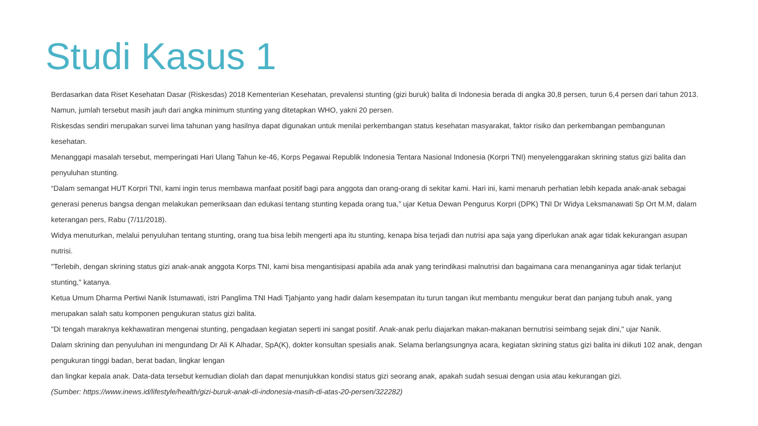Studi Kasus 1
Berdasarkan data Riset Kesehatan Dasar (Riskesdas) 2018 Kementerian Kesehatan, prevalensi stunting (gizi buruk) balita di Indonesia berada di angka 30,8 persen, turun 6,4 persen dari tahun 2013. Namun, jumlah tersebut masih jauh dari angka minimum stunting yang ditetapkan WHO, yakni 20 persen.
Riskesdas sendiri merupakan survei lima tahunan yang hasilnya dapat digunakan untuk menilai perkembangan status kesehatan masyarakat, faktor risiko dan perkembangan pembangunan kesehatan.
Menanggapi masalah tersebut, memperingati Hari Ulang Tahun ke-46, Korps Pegawai Republik Indonesia Tentara Nasional Indonesia (Korpri TNI) menyelenggarakan skrining status gizi balita dan penyuluhan stunting.
“Dalam semangat HUT Korpri TNI, kami ingin terus membawa manfaat positif bagi para anggota dan orang-orang di sekitar kami. Hari ini, kami menaruh perhatian lebih kepada anak-anak sebagai generasi penerus bangsa dengan melakukan pemeriksaan dan edukasi tentang stunting kepada orang tua,” ujar Ketua Dewan Pengurus Korpri (DPK) TNI Dr Widya Leksmanawati Sp Ort M.M, dalam keterangan pers, Rabu (7/11/2018).
Widya menuturkan, melalui penyuluhan tentang stunting, orang tua bisa lebih mengerti apa itu stunting, kenapa bisa terjadi dan nutrisi apa saja yang diperlukan anak agar tidak kekurangan asupan nutrisi.
"Terlebih, dengan skrining status gizi anak-anak anggota Korps TNI, kami bisa mengantisipasi apabila ada anak yang terindikasi malnutrisi dan bagaimana cara menanganinya agar tidak terlanjut stunting," katanya.
Ketua Umum Dharma Pertiwi Nanik Istumawati, istri Panglima TNI Hadi Tjahjanto yang hadir dalam kesempatan itu turun tangan ikut membantu mengukur berat dan panjang tubuh anak, yang merupakan salah satu komponen pengukuran status gizi balita.
"Di tengah maraknya kekhawatiran mengenai stunting, pengadaan kegiatan seperti ini sangat positif. Anak-anak perlu diajarkan makan-makanan bernutrisi seimbang sejak dini," ujar Nanik.
Dalam skrining dan penyuluhan ini mengundang Dr Ali K Alhadar, SpA(K), dokter konsultan spesialis anak. Selama berlangsungnya acara, kegiatan skrining status gizi balita ini diikuti 102 anak, dengan pengukuran tinggi badan, berat badan, lingkar lengan
dan lingkar kepala anak. Data-data tersebut kemudian diolah dan dapat menunjukkan kondisi status gizi seorang anak, apakah sudah sesuai dengan usia atau kekurangan gizi.
(Sumber: https://www.inews.id/lifestyle/health/gizi-buruk-anak-di-indonesia-masih-di-atas-20-persen/322282)